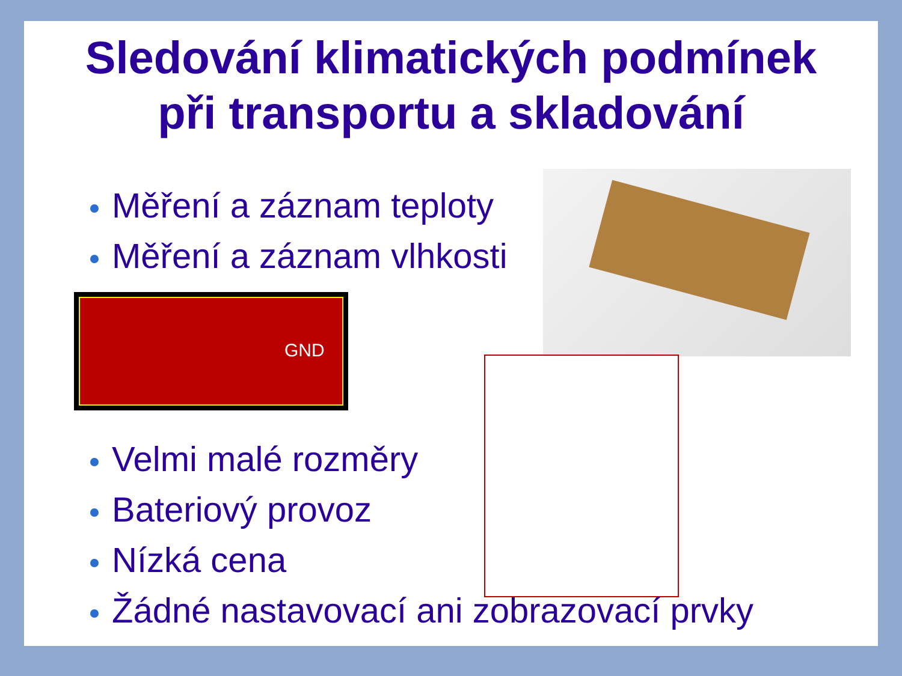Sledování klimatických podmínek
při transportu a skladování
Měření a záznam teploty
Měření a záznam vlhkosti
GND
Velmi malé rozměry
Bateriový provoz
Nízká cena
Žádné nastavovací ani zobrazovací prvky